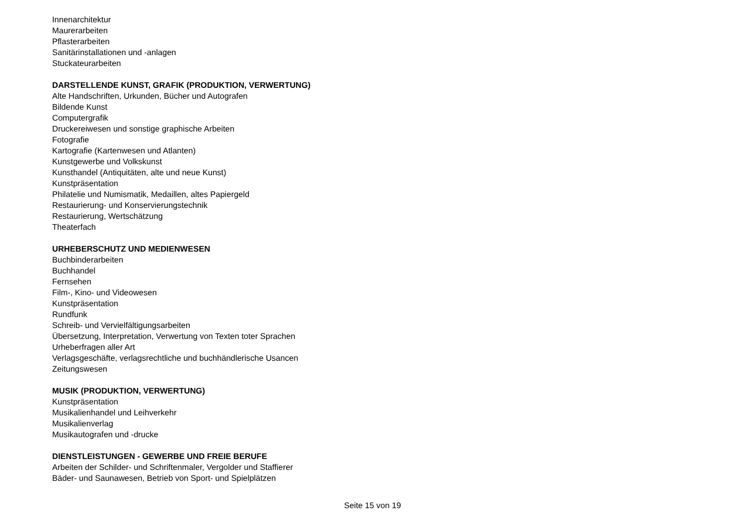Innenarchitektur
Maurerarbeiten
Pflasterarbeiten
Sanitärinstallationen und -anlagen
Stuckateurarbeiten
DARSTELLENDE KUNST, GRAFIK (PRODUKTION, VERWERTUNG)
Alte Handschriften, Urkunden, Bücher und Autografen
Bildende Kunst
Computergrafik
Druckereiwesen und sonstige graphische Arbeiten
Fotografie
Kartografie (Kartenwesen und Atlanten)
Kunstgewerbe und Volkskunst
Kunsthandel (Antiquitäten, alte und neue Kunst)
Kunstpräsentation
Philatelie und Numismatik, Medaillen, altes Papiergeld
Restaurierung- und Konservierungstechnik
Restaurierung, Wertschätzung
Theaterfach
URHEBERSCHUTZ UND MEDIENWESEN
Buchbinderarbeiten
Buchhandel
Fernsehen
Film-, Kino- und Videowesen
Kunstpräsentation
Rundfunk
Schreib- und Vervielfältigungsarbeiten
Übersetzung, Interpretation, Verwertung von Texten toter Sprachen
Urheberfragen aller Art
Verlagsgeschäfte, verlagsrechtliche und buchhändlerische Usancen
Zeitungswesen
MUSIK (PRODUKTION, VERWERTUNG)
Kunstpräsentation
Musikalienhandel und Leihverkehr
Musikalienverlag
Musikautografen und -drucke
DIENSTLEISTUNGEN - GEWERBE UND FREIE BERUFE
Arbeiten der Schilder- und Schriftenmaler, Vergolder und Staffierer
Bäder- und Saunawesen, Betrieb von Sport- und Spielplätzen
Seite 15 von 19